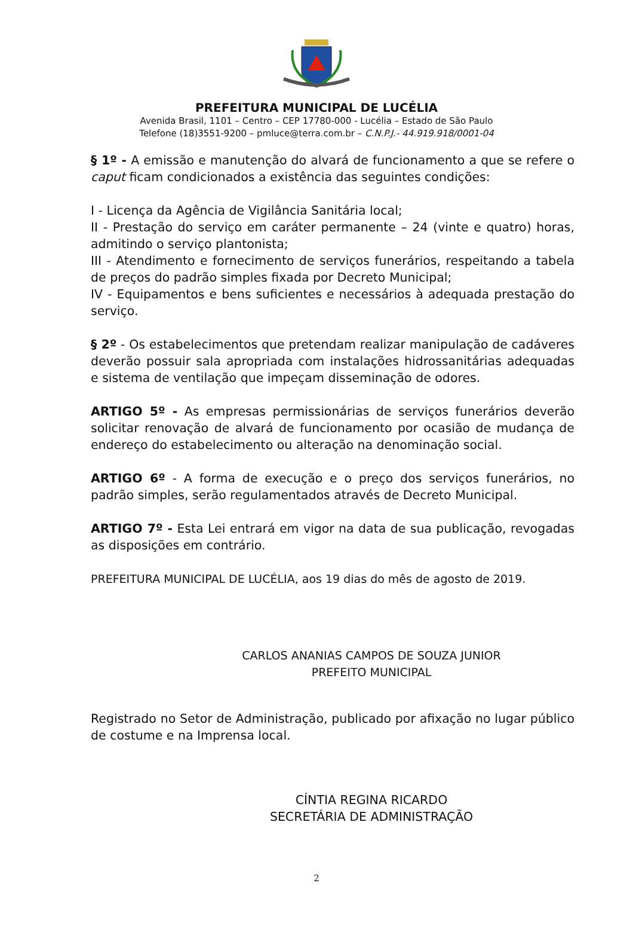PREFEITURA MUNICIPAL DE LUCÉLIA
Avenida Brasil, 1101 – Centro – CEP 17780-000 - Lucélia – Estado de São Paulo
Telefone (18)3551-9200 – pmluce@terra.com.br – C.N.P.J.- 44.919.918/0001-04
§ 1º - A emissão e manutenção do alvará de funcionamento a que se refere o caput ficam condicionados a existência das seguintes condições:
I - Licença da Agência de Vigilância Sanitária local;
II - Prestação do serviço em caráter permanente – 24 (vinte e quatro) horas, admitindo o serviço plantonista;
III - Atendimento e fornecimento de serviços funerários, respeitando a tabela de preços do padrão simples fixada por Decreto Municipal;
IV - Equipamentos e bens suficientes e necessários à adequada prestação do serviço.
§ 2º - Os estabelecimentos que pretendam realizar manipulação de cadáveres deverão possuir sala apropriada com instalações hidrossanitárias adequadas e sistema de ventilação que impeçam disseminação de odores.
ARTIGO 5º - As empresas permissionárias de serviços funerários deverão solicitar renovação de alvará de funcionamento por ocasião de mudança de endereço do estabelecimento ou alteração na denominação social.
ARTIGO 6º - A forma de execução e o preço dos serviços funerários, no padrão simples, serão regulamentados através de Decreto Municipal.
ARTIGO 7º - Esta Lei entrará em vigor na data de sua publicação, revogadas as disposições em contrário.
PREFEITURA MUNICIPAL DE LUCÉLIA, aos 19 dias do mês de agosto de 2019.
CARLOS ANANIAS CAMPOS DE SOUZA JUNIOR
PREFEITO MUNICIPAL
Registrado no Setor de Administração, publicado por afixação no lugar público de costume e na Imprensa local.
CÍNTIA REGINA RICARDO
SECRETÁRIA DE ADMINISTRAÇÃO
2